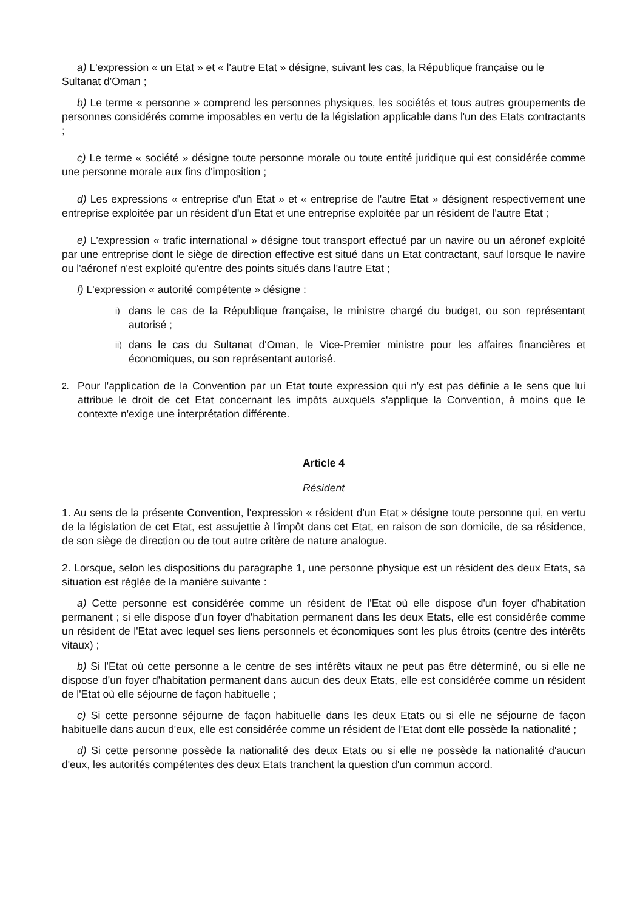a) L'expression « un Etat » et « l'autre Etat » désigne, suivant les cas, la République française ou le
Sultanat d'Oman ;
b) Le terme « personne » comprend les personnes physiques, les sociétés et tous autres groupements de personnes considérés comme imposables en vertu de la législation applicable dans l'un des Etats contractants ;
c) Le terme « société » désigne toute personne morale ou toute entité juridique qui est considérée comme une personne morale aux fins d'imposition ;
d) Les expressions « entreprise d'un Etat » et « entreprise de l'autre Etat » désignent respectivement une entreprise exploitée par un résident d'un Etat et une entreprise exploitée par un résident de l'autre Etat ;
e) L'expression « trafic international » désigne tout transport effectué par un navire ou un aéronef exploité par une entreprise dont le siège de direction effective est situé dans un Etat contractant, sauf lorsque le navire ou l'aéronef n'est exploité qu'entre des points situés dans l'autre Etat ;
f) L'expression « autorité compétente » désigne :
i) dans le cas de la République française, le ministre chargé du budget, ou son représentant autorisé ;
ii) dans le cas du Sultanat d'Oman, le Vice-Premier ministre pour les affaires financières et économiques, ou son représentant autorisé.
2. Pour l'application de la Convention par un Etat toute expression qui n'y est pas définie a le sens que lui attribue le droit de cet Etat concernant les impôts auxquels s'applique la Convention, à moins que le contexte n'exige une interprétation différente.
Article 4
Résident
1. Au sens de la présente Convention, l'expression « résident d'un Etat » désigne toute personne qui, en vertu de la législation de cet Etat, est assujettie à l'impôt dans cet Etat, en raison de son domicile, de sa résidence, de son siège de direction ou de tout autre critère de nature analogue.
2. Lorsque, selon les dispositions du paragraphe 1, une personne physique est un résident des deux Etats, sa situation est réglée de la manière suivante :
a) Cette personne est considérée comme un résident de l'Etat où elle dispose d'un foyer d'habitation permanent ; si elle dispose d'un foyer d'habitation permanent dans les deux Etats, elle est considérée comme un résident de l'Etat avec lequel ses liens personnels et économiques sont les plus étroits (centre des intérêts vitaux) ;
b) Si l'Etat où cette personne a le centre de ses intérêts vitaux ne peut pas être déterminé, ou si elle ne dispose d'un foyer d'habitation permanent dans aucun des deux Etats, elle est considérée comme un résident de l'Etat où elle séjourne de façon habituelle ;
c) Si cette personne séjourne de façon habituelle dans les deux Etats ou si elle ne séjourne de façon habituelle dans aucun d'eux, elle est considérée comme un résident de l'Etat dont elle possède la nationalité ;
d) Si cette personne possède la nationalité des deux Etats ou si elle ne possède la nationalité d'aucun d'eux, les autorités compétentes des deux Etats tranchent la question d'un commun accord.